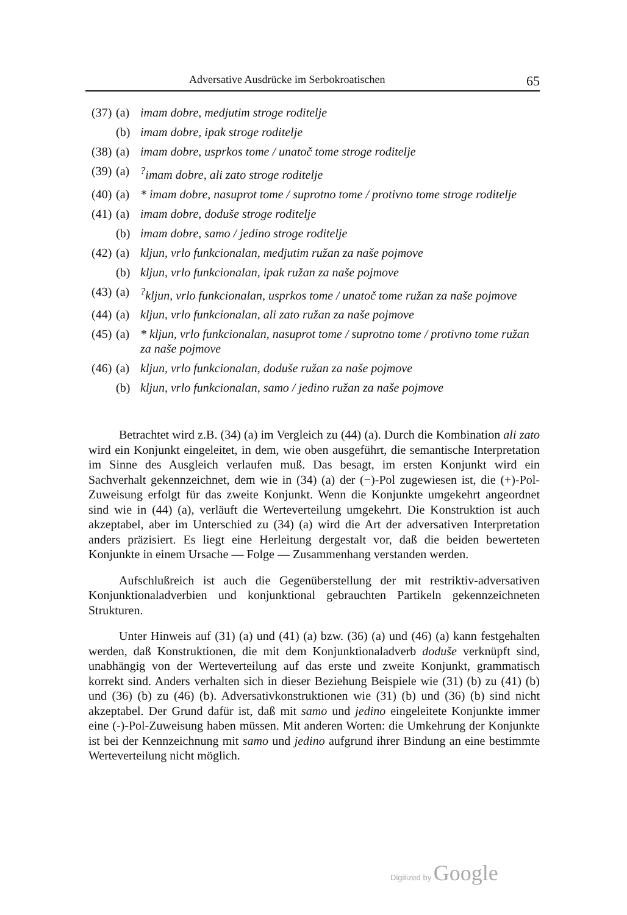Adversative Ausdrücke im Serbokroatischen 65
(37) (a) imam dobre, medjutim stroge roditelje
(b) imam dobre, ipak stroge roditelje
(38) (a) imam dobre, usprkos tome / unatoč tome stroge roditelje
(39) (a)<sup>?</sup>imam dobre, ali zato stroge roditelje
(40) (a) * imam dobre, nasuprot tome / suprotno tome / protivno tome stroge roditelje
(41) (a) imam dobre, doduše stroge roditelje
(b) imam dobre, samo / jedino stroge roditelje
(42) (a) kljun, vrlo funkcionalan, medjutim ružan za naše pojmove
(b) kljun, vrlo funkcionalan, ipak ružan za naše pojmove
(43) (a)<sup>?</sup>kljun, vrlo funkcionalan, usprkos tome / unatoč tome ružan za naše pojmove
(44) (a) kljun, vrlo funkcionalan, ali zato ružan za naše pojmove
(45) (a) * kljun, vrlo funkcionalan, nasuprot tome / suprotno tome / protivno tome ružan za naše pojmove
(46) (a) kljun, vrlo funkcionalan, doduše ružan za naše pojmove
(b) kljun, vrlo funkcionalan, samo / jedino ružan za naše pojmove
Betrachtet wird z.B. (34) (a) im Vergleich zu (44) (a). Durch die Kombination ali zato wird ein Konjunkt eingeleitet, in dem, wie oben ausgeführt, die semantische Interpretation im Sinne des Ausgleich verlaufen muß. Das besagt, im ersten Konjunkt wird ein Sachverhalt gekennzeichnet, dem wie in (34) (a) der (−)-Pol zugewiesen ist, die (+)-Pol-Zuweisung erfolgt für das zweite Konjunkt. Wenn die Konjunkte umgekehrt angeordnet sind wie in (44) (a), verläuft die Werteverteilung umgekehrt. Die Konstruktion ist auch akzeptabel, aber im Unterschied zu (34) (a) wird die Art der adversativen Interpretation anders präzisiert. Es liegt eine Herleitung dergestalt vor, daß die beiden bewerteten Konjunkte in einem Ursache — Folge — Zusammenhang verstanden werden.
Aufschlußreich ist auch die Gegenüberstellung der mit restriktiv-adversativen Konjunktionaladverbien und konjunktional gebrauchten Partikeln gekennzeichneten Strukturen.
Unter Hinweis auf (31) (a) und (41) (a) bzw. (36) (a) und (46) (a) kann festgehalten werden, daß Konstruktionen, die mit dem Konjunktionaladverb doduše verknüpft sind, unabhängig von der Werteverteilung auf das erste und zweite Konjunkt, grammatisch korrekt sind. Anders verhalten sich in dieser Beziehung Beispiele wie (31) (b) zu (41) (b) und (36) (b) zu (46) (b). Adversativkonstruktionen wie (31) (b) und (36) (b) sind nicht akzeptabel. Der Grund dafür ist, daß mit samo und jedino eingeleitete Konjunkte immer eine (-)-Pol-Zuweisung haben müssen. Mit anderen Worten: die Umkehrung der Konjunkte ist bei der Kennzeichnung mit samo und jedino aufgrund ihrer Bindung an eine bestimmte Werteverteilung nicht möglich.
Digitized by Google